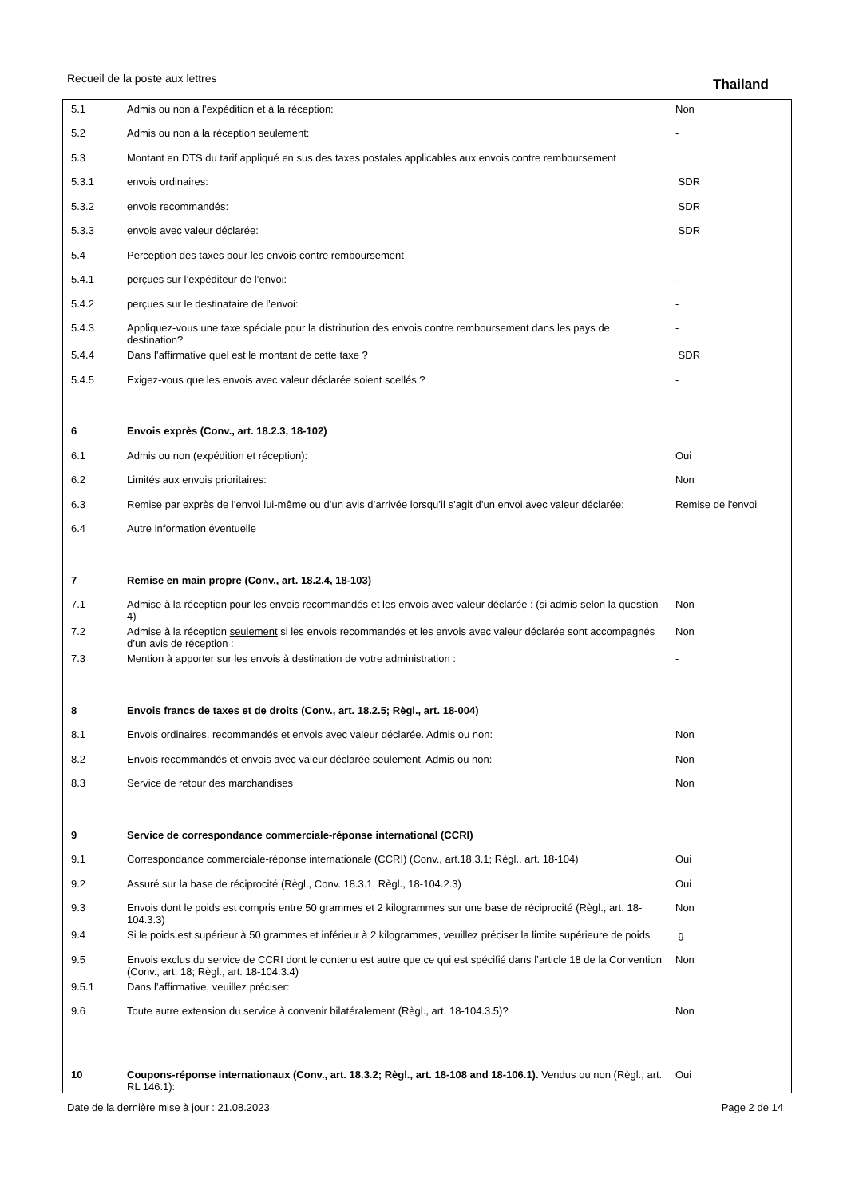Recueil de la poste aux lettres
Thailand
| 5.1 | Admis ou non à l’expédition et à la réception: | Non |
| 5.2 | Admis ou non à la réception seulement: | - |
| 5.3 | Montant en DTS du tarif appliqué en sus des taxes postales applicables aux envois contre remboursement | |
| 5.3.1 | envois ordinaires: | SDR |
| 5.3.2 | envois recommandés: | SDR |
| 5.3.3 | envois avec valeur déclarée: | SDR |
| 5.4 | Perception des taxes pour les envois contre remboursement | |
| 5.4.1 | perçues sur l’expéditeur de l’envoi: | - |
| 5.4.2 | perçues sur le destinataire de l’envoi: | - |
| 5.4.3 | Appliquez-vous une taxe spéciale pour la distribution des envois contre remboursement dans les pays de destination? | - |
| 5.4.4 | Dans l’affirmative quel est le montant de cette taxe ? | SDR |
| 5.4.5 | Exigez-vous que les envois avec valeur déclarée soient scellés ? | - |
| 6 | Envois exprès (Conv., art. 18.2.3, 18-102) | |
| 6.1 | Admis ou non (expédition et réception): | Oui |
| 6.2 | Limités aux envois prioritaires: | Non |
| 6.3 | Remise par exprès de l’envoi lui-même ou d’un avis d’arrivée lorsqu’il s’agit d’un envoi avec valeur déclarée: | Remise de l'envoi |
| 6.4 | Autre information éventuelle | |
| 7 | Remise en main propre (Conv., art. 18.2.4, 18-103) | |
| 7.1 | Admise à la réception pour les envois recommandés et les envois avec valeur déclarée : (si admis selon la question 4) | Non |
| 7.2 | Admise à la réception seulement si les envois recommandés et les envois avec valeur déclarée sont accompagnés d’un avis de réception : | Non |
| 7.3 | Mention à apporter sur les envois à destination de votre administration : | - |
| 8 | Envois francs de taxes et de droits (Conv., art. 18.2.5; Règl., art. 18-004) | |
| 8.1 | Envois ordinaires, recommandés et envois avec valeur déclarée. Admis ou non: | Non |
| 8.2 | Envois recommandés et envois avec valeur déclarée seulement. Admis ou non: | Non |
| 8.3 | Service de retour des marchandises | Non |
| 9 | Service de correspondance commerciale-réponse international (CCRI) | |
| 9.1 | Correspondance commerciale-réponse internationale (CCRI) (Conv., art.18.3.1; Règl., art. 18-104) | Oui |
| 9.2 | Assuré sur la base de réciprocité (Règl., Conv. 18.3.1, Règl., 18-104.2.3) | Oui |
| 9.3 | Envois dont le poids est compris entre 50 grammes et 2 kilogrammes sur une base de réciprocité (Règl., art. 18-104.3.3) | Non |
| 9.4 | Si le poids est supérieur à 50 grammes et inférieur à 2 kilogrammes, veuillez préciser la limite supérieure de poids | g |
| 9.5 | Envois exclus du service de CCRI dont le contenu est autre que ce qui est spécifié dans l’article 18 de la Convention (Conv., art. 18; Règl., art. 18-104.3.4) | Non |
| 9.5.1 | Dans l’affirmative, veuillez préciser: | |
| 9.6 | Toute autre extension du service à convenir bilatéralement (Règl., art. 18-104.3.5)? | Non |
| 10 | Coupons-réponse internationaux (Conv., art. 18.3.2; Règl., art. 18-108 and 18-106.1). Vendus ou non (Règl., art. RL 146.1): | Oui |
Date de la dernière mise à jour : 21.08.2023 Page 2 de 14